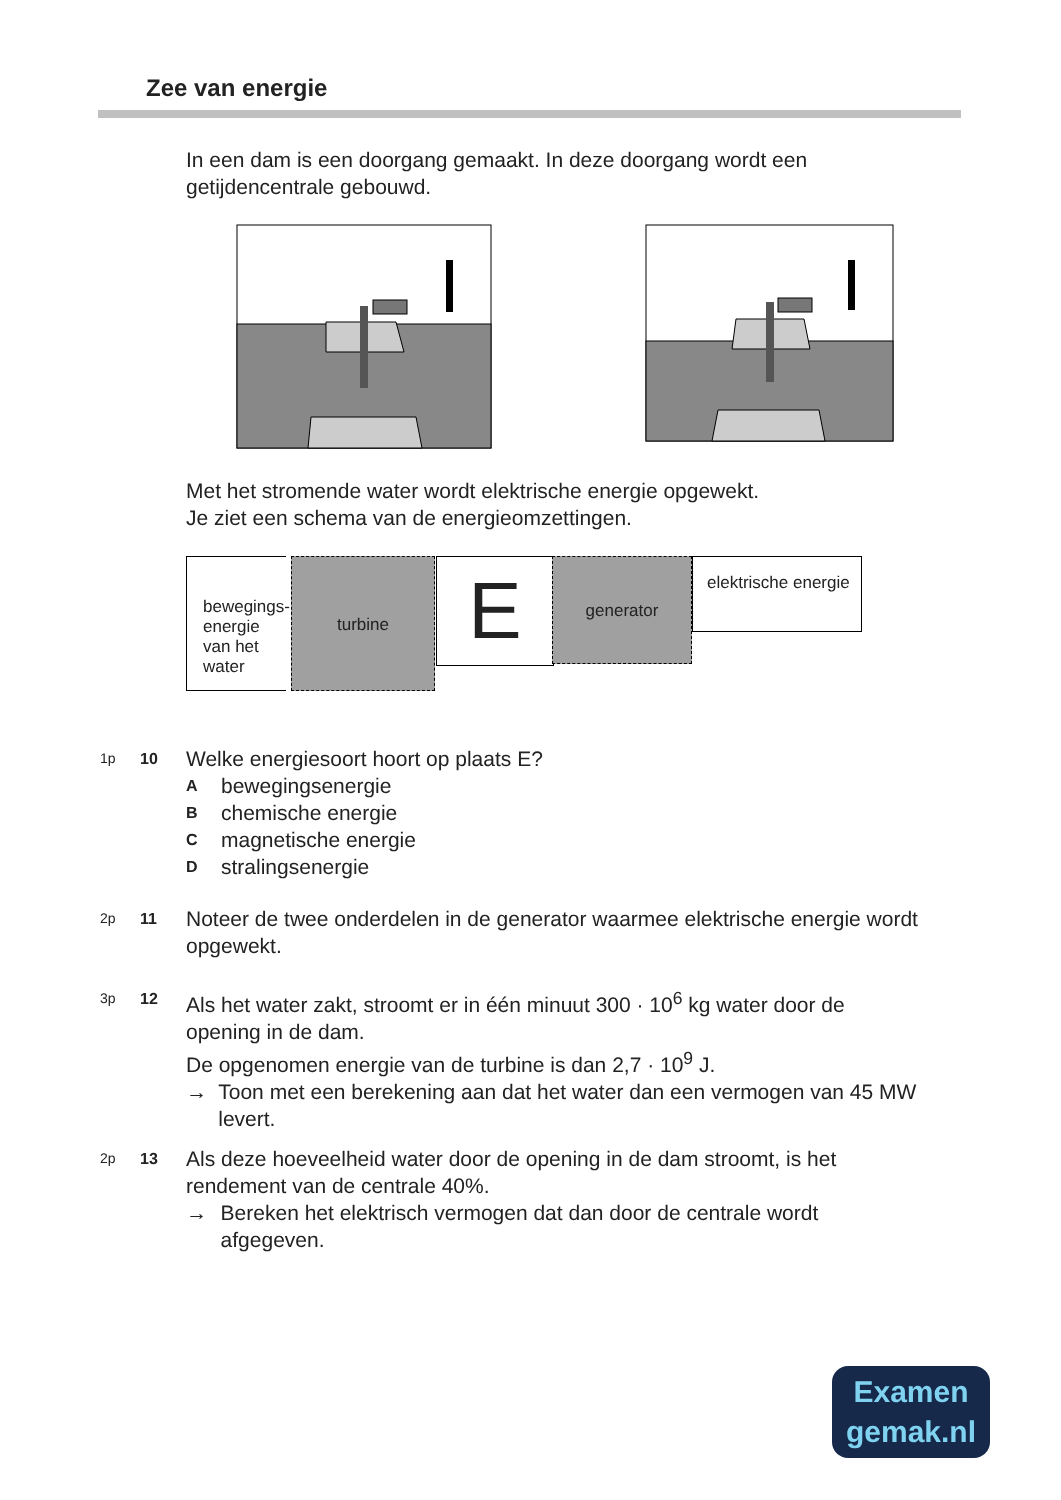Zee van energie
In een dam is een doorgang gemaakt. In deze doorgang wordt een getijdencentrale gebouwd.
Met het stromende water wordt elektrische energie opgewekt.
Je ziet een schema van de energieomzettingen.
bewegings-energie van het water
turbine E generator
elektrische energie
1p 10
Welke energiesoort hoort op plaats E?
Abewegingsenergie
Bchemische energie
Cmagnetische energie
Dstralingsenergie
2p 11
Noteer de twee onderdelen in de generator waarmee elektrische energie wordt opgewekt.
3p 12
Als het water zakt, stroomt er in één minuut 300 · 10<sup>6</sup> kg water door de opening in de dam.
De opgenomen energie van de turbine is dan 2,7 · 10<sup>9</sup> J.
→ Toon met een berekening aan dat het water dan een vermogen van 45 MW levert.
2p 13
Als deze hoeveelheid water door de opening in de dam stroomt, is het rendement van de centrale 40%.
→ Bereken het elektrisch vermogen dat dan door de centrale wordt afgegeven.
Examen
gemak.nl